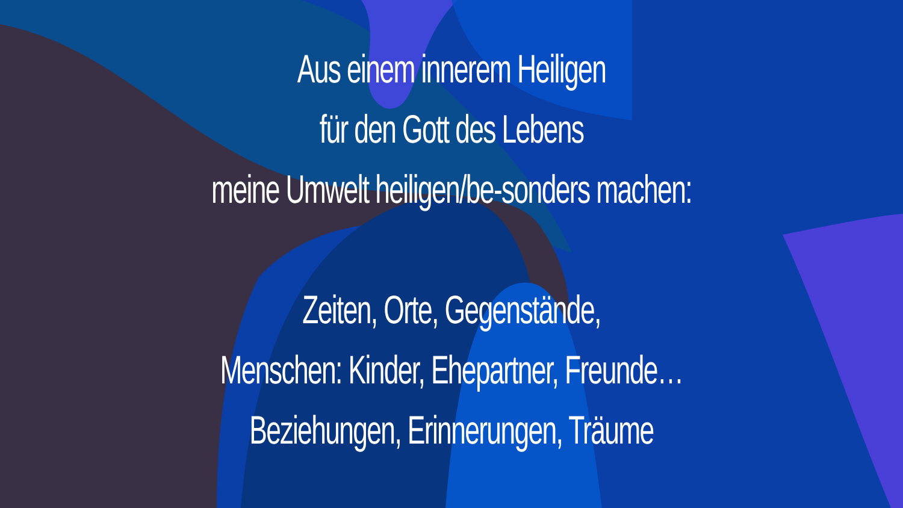Aus einem innerem Heiligen
für den Gott des Lebens
meine Umwelt heiligen/be-sonders machen:
Zeiten, Orte, Gegenstände,
Menschen: Kinder, Ehepartner, Freunde…
Beziehungen, Erinnerungen, Träume